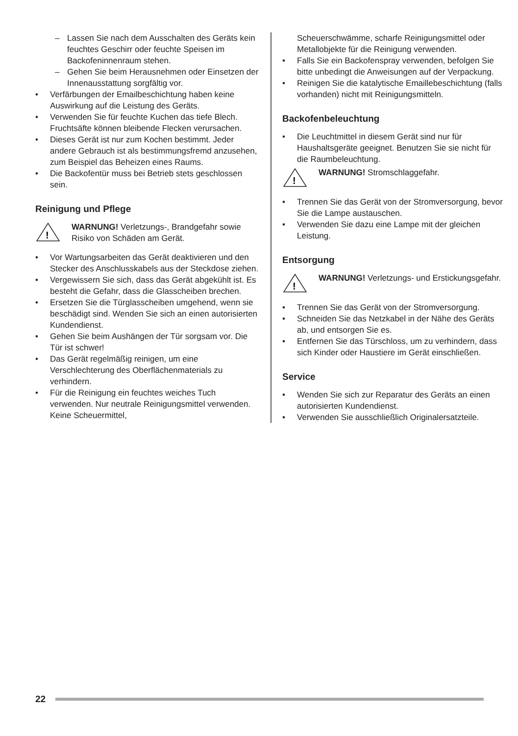– Lassen Sie nach dem Ausschalten des Geräts kein feuchtes Geschirr oder feuchte Speisen im Backofeninnenraum stehen.
– Gehen Sie beim Herausnehmen oder Einsetzen der Innenausstattung sorgfältig vor.
• Verfärbungen der Emailbeschichtung haben keine Auswirkung auf die Leistung des Geräts.
• Verwenden Sie für feuchte Kuchen das tiefe Blech. Fruchtsäfte können bleibende Flecken verursachen.
• Dieses Gerät ist nur zum Kochen bestimmt. Jeder andere Gebrauch ist als bestimmungsfremd anzusehen, zum Beispiel das Beheizen eines Raums.
• Die Backofentür muss bei Betrieb stets geschlossen sein.
Reinigung und Pflege
!
WARNUNG! Verletzungs-, Brandgefahr sowie Risiko von Schäden am Gerät.
• Vor Wartungsarbeiten das Gerät deaktivieren und den Stecker des Anschlusskabels aus der Steckdose ziehen.
• Vergewissern Sie sich, dass das Gerät abgekühlt ist. Es besteht die Gefahr, dass die Glasscheiben brechen.
• Ersetzen Sie die Türglasscheiben umgehend, wenn sie beschädigt sind. Wenden Sie sich an einen autorisierten Kundendienst.
• Gehen Sie beim Aushängen der Tür sorgsam vor. Die Tür ist schwer!
• Das Gerät regelmäßig reinigen, um eine Verschlechterung des Oberflächenmaterials zu verhindern.
• Für die Reinigung ein feuchtes weiches Tuch verwenden. Nur neutrale Reinigungsmittel verwenden. Keine Scheuermittel,
Scheuerschwämme, scharfe Reinigungsmittel oder Metallobjekte für die Reinigung verwenden.
• Falls Sie ein Backofenspray verwenden, befolgen Sie bitte unbedingt die Anweisungen auf der Verpackung.
• Reinigen Sie die katalytische Emaillebeschichtung (falls vorhanden) nicht mit Reinigungsmitteln.
Backofenbeleuchtung
• Die Leuchtmittel in diesem Gerät sind nur für Haushaltsgeräte geeignet. Benutzen Sie sie nicht für die Raumbeleuchtung.
!
WARNUNG! Stromschlaggefahr.
• Trennen Sie das Gerät von der Stromversorgung, bevor Sie die Lampe austauschen.
• Verwenden Sie dazu eine Lampe mit der gleichen Leistung.
Entsorgung
!
WARNUNG! Verletzungs- und Erstickungsgefahr.
• Trennen Sie das Gerät von der Stromversorgung.
• Schneiden Sie das Netzkabel in der Nähe des Geräts ab, und entsorgen Sie es.
• Entfernen Sie das Türschloss, um zu verhindern, dass sich Kinder oder Haustiere im Gerät einschließen.
Service
• Wenden Sie sich zur Reparatur des Geräts an einen autorisierten Kundendienst.
• Verwenden Sie ausschließlich Originalersatzteile.
22